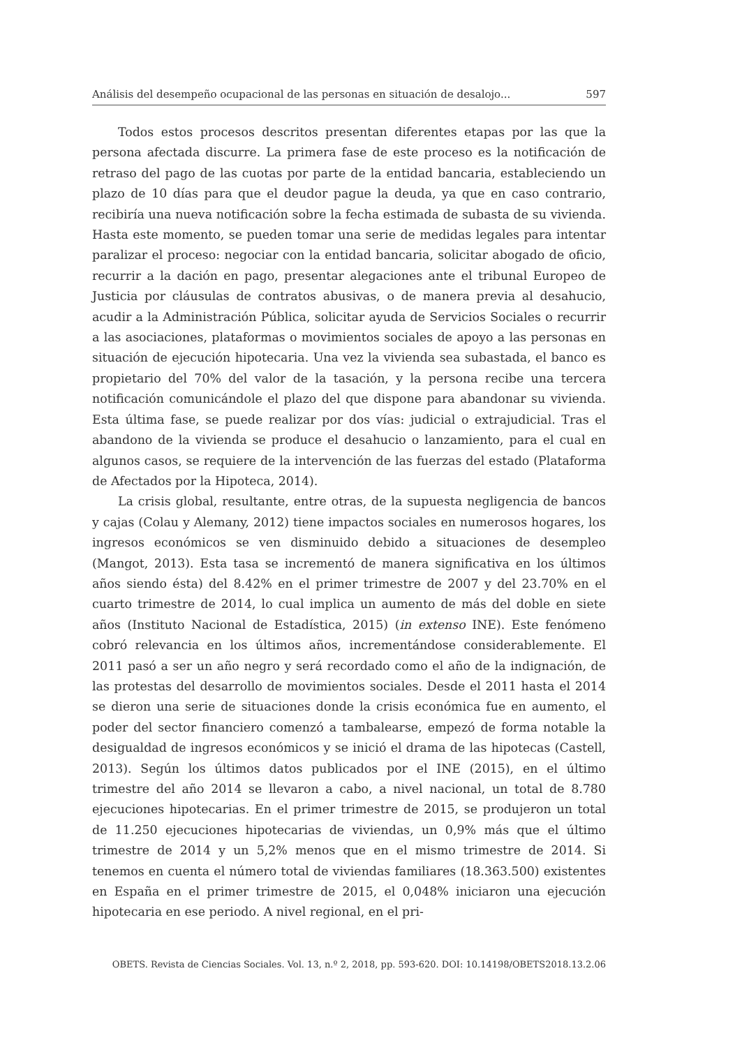Análisis del desempeño ocupacional de las personas en situación de desalojo... 597
Todos estos procesos descritos presentan diferentes etapas por las que la persona afectada discurre. La primera fase de este proceso es la notificación de retraso del pago de las cuotas por parte de la entidad bancaria, estableciendo un plazo de 10 días para que el deudor pague la deuda, ya que en caso contrario, recibiría una nueva notificación sobre la fecha estimada de subasta de su vivienda. Hasta este momento, se pueden tomar una serie de medidas legales para intentar paralizar el proceso: negociar con la entidad bancaria, solicitar abogado de oficio, recurrir a la dación en pago, presentar alegaciones ante el tribunal Europeo de Justicia por cláusulas de contratos abusivas, o de manera previa al desahucio, acudir a la Administración Pública, solicitar ayuda de Servicios Sociales o recurrir a las asociaciones, plataformas o movimientos sociales de apoyo a las personas en situación de ejecución hipotecaria. Una vez la vivienda sea subastada, el banco es propietario del 70% del valor de la tasación, y la persona recibe una tercera notificación comunicándole el plazo del que dispone para abandonar su vivienda. Esta última fase, se puede realizar por dos vías: judicial o extrajudicial. Tras el abandono de la vivienda se produce el desahucio o lanzamiento, para el cual en algunos casos, se requiere de la intervención de las fuerzas del estado (Plataforma de Afectados por la Hipoteca, 2014).
La crisis global, resultante, entre otras, de la supuesta negligencia de bancos y cajas (Colau y Alemany, 2012) tiene impactos sociales en numerosos hogares, los ingresos económicos se ven disminuido debido a situaciones de desempleo (Mangot, 2013). Esta tasa se incrementó de manera significativa en los últimos años siendo ésta) del 8.42% en el primer trimestre de 2007 y del 23.70% en el cuarto trimestre de 2014, lo cual implica un aumento de más del doble en siete años (Instituto Nacional de Estadística, 2015) (in extenso INE). Este fenómeno cobró relevancia en los últimos años, incrementándose considerablemente. El 2011 pasó a ser un año negro y será recordado como el año de la indignación, de las protestas del desarrollo de movimientos sociales. Desde el 2011 hasta el 2014 se dieron una serie de situaciones donde la crisis económica fue en aumento, el poder del sector financiero comenzó a tambalearse, empezó de forma notable la desigualdad de ingresos económicos y se inició el drama de las hipotecas (Castell, 2013). Según los últimos datos publicados por el INE (2015), en el último trimestre del año 2014 se llevaron a cabo, a nivel nacional, un total de 8.780 ejecuciones hipotecarias. En el primer trimestre de 2015, se produjeron un total de 11.250 ejecuciones hipotecarias de viviendas, un 0,9% más que el último trimestre de 2014 y un 5,2% menos que en el mismo trimestre de 2014. Si tenemos en cuenta el número total de viviendas familiares (18.363.500) existentes en España en el primer trimestre de 2015, el 0,048% iniciaron una ejecución hipotecaria en ese periodo. A nivel regional, en el pri-
OBETS. Revista de Ciencias Sociales. Vol. 13, n.º 2, 2018, pp. 593-620. DOI: 10.14198/OBETS2018.13.2.06